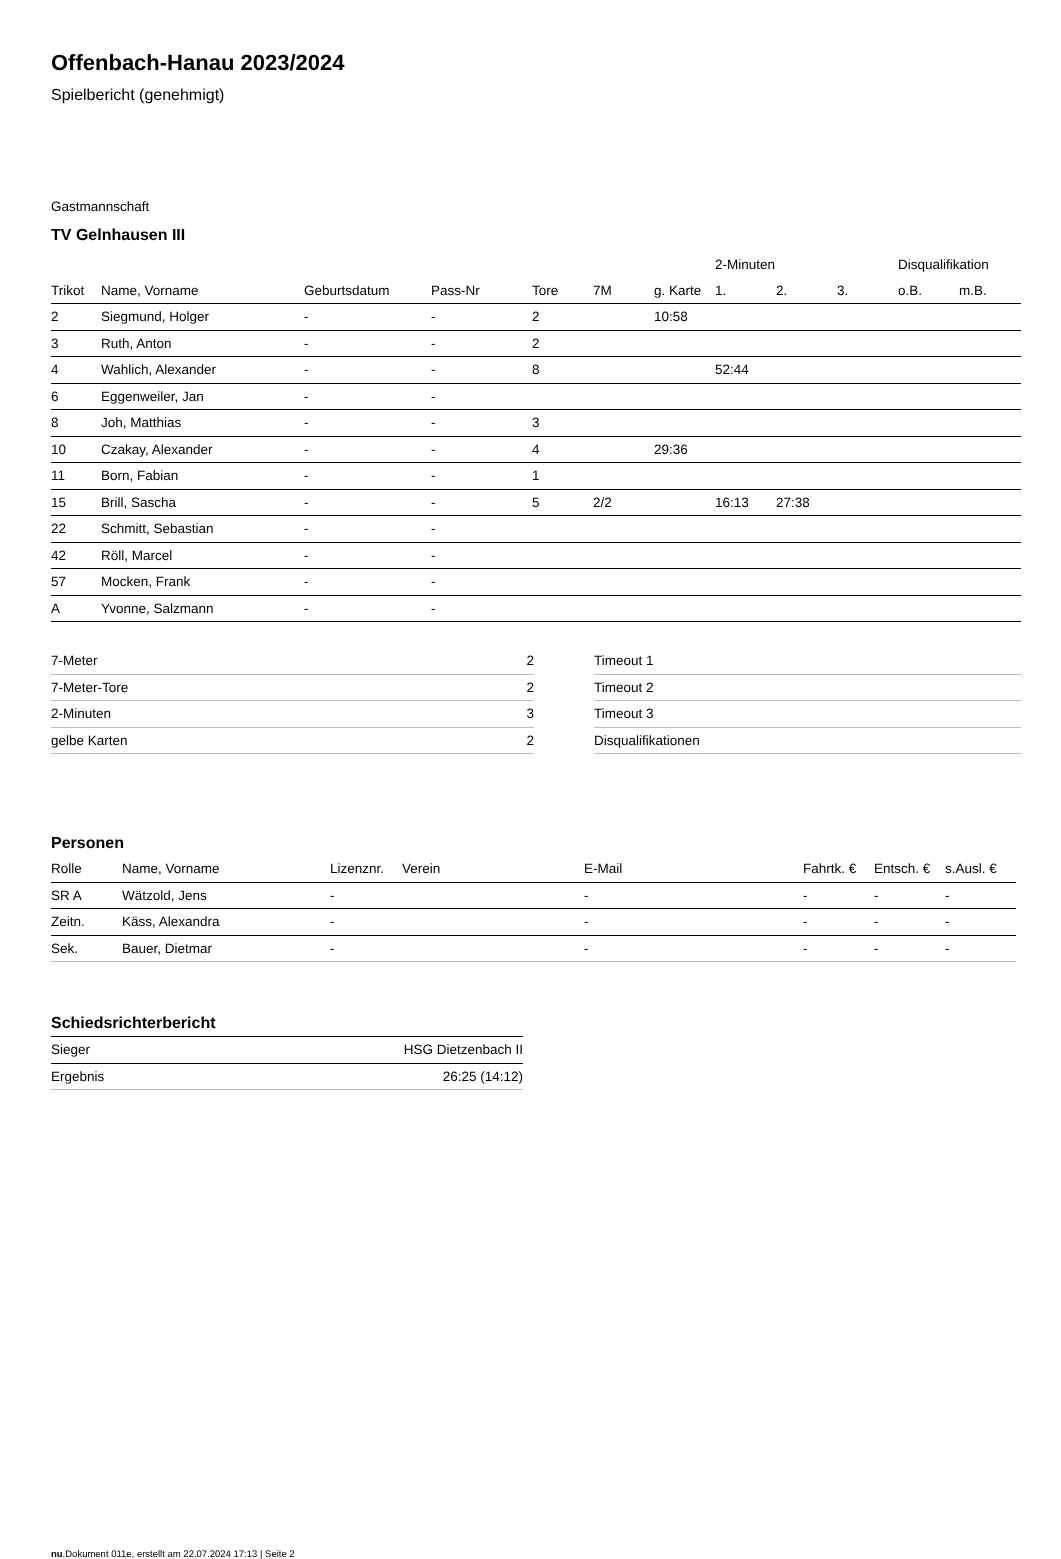Offenbach-Hanau 2023/2024
Spielbericht (genehmigt)
Gastmannschaft
TV Gelnhausen III
| | | | | | | | 2-Minuten | | | Disqualifikation | |
| Trikot | Name, Vorname | Geburtsdatum | Pass-Nr | Tore | 7M | g. Karte | 1. | 2. | 3. | o.B. | m.B. |
| 2 | Siegmund, Holger | - | - | 2 | | 10:58 | | | | | |
| 3 | Ruth, Anton | - | - | 2 | | | | | | | |
| 4 | Wahlich, Alexander | - | - | 8 | | | 52:44 | | | | |
| 6 | Eggenweiler, Jan | - | - | | | | | | | | |
| 8 | Joh, Matthias | - | - | 3 | | | | | | | |
| 10 | Czakay, Alexander | - | - | 4 | | 29:36 | | | | | |
| 11 | Born, Fabian | - | - | 1 | | | | | | | |
| 15 | Brill, Sascha | - | - | 5 | 2/2 | | 16:13 | 27:38 | | | |
| 22 | Schmitt, Sebastian | - | - | | | | | | | | |
| 42 | Röll, Marcel | - | - | | | | | | | | |
| 57 | Mocken, Frank | - | - | | | | | | | | |
| A | Yvonne, Salzmann | - | - | | | | | | | | |
| 7-Meter | 2 |
| 7-Meter-Tore | 2 |
| 2-Minuten | 3 |
| gelbe Karten | 2 |
| Timeout 1 |
| Timeout 2 |
| Timeout 3 |
| Disqualifikationen |
Personen
| Rolle | Name, Vorname | Lizenznr. | Verein | E-Mail | Fahrtk. € | Entsch. € | s.Ausl. € |
| --- | --- | --- | --- | --- | --- | --- | --- |
| SR A | Wätzold, Jens | - | | - | - | - | - |
| Zeitn. | Käss, Alexandra | - | | - | - | - | - |
| Sek. | Bauer, Dietmar | - | | - | - | - | - |
Schiedsrichterbericht
| Sieger | HSG Dietzenbach II |
| Ergebnis | 26:25 (14:12) |
nu.Dokument 011e, erstellt am 22.07.2024 17:13 | Seite 2